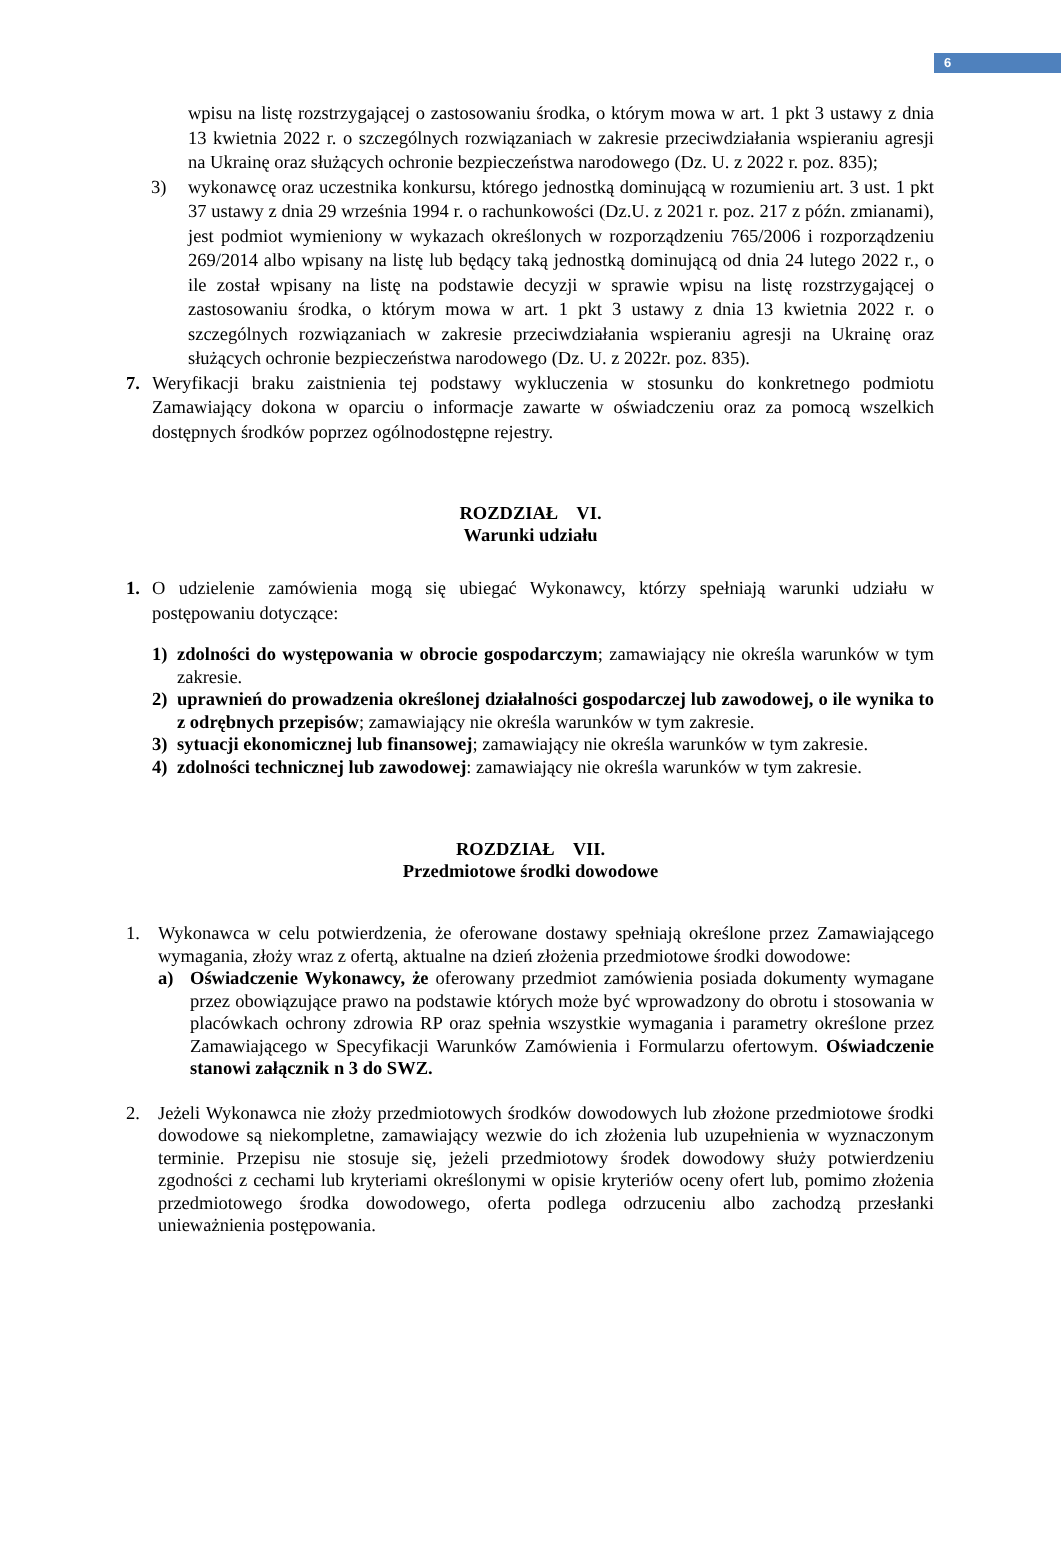6
wpisu na listę rozstrzygającej o zastosowaniu środka, o którym mowa w art. 1 pkt 3 ustawy z dnia 13 kwietnia 2022 r. o szczególnych rozwiązaniach w zakresie przeciwdziałania wspieraniu agresji na Ukrainę oraz służących ochronie bezpieczeństwa narodowego (Dz. U. z 2022 r. poz. 835);
3) wykonawcę oraz uczestnika konkursu, którego jednostką dominującą w rozumieniu art. 3 ust. 1 pkt 37 ustawy z dnia 29 września 1994 r. o rachunkowości (Dz.U. z 2021 r. poz. 217 z późn. zmianami), jest podmiot wymieniony w wykazach określonych w rozporządzeniu 765/2006 i rozporządzeniu 269/2014 albo wpisany na listę lub będący taką jednostką dominującą od dnia 24 lutego 2022 r., o ile został wpisany na listę na podstawie decyzji w sprawie wpisu na listę rozstrzygającej o zastosowaniu środka, o którym mowa w art. 1 pkt 3 ustawy z dnia 13 kwietnia 2022 r. o szczególnych rozwiązaniach w zakresie przeciwdziałania wspieraniu agresji na Ukrainę oraz służących ochronie bezpieczeństwa narodowego (Dz. U. z 2022r. poz. 835).
7. Weryfikacji braku zaistnienia tej podstawy wykluczenia w stosunku do konkretnego podmiotu Zamawiający dokona w oparciu o informacje zawarte w oświadczeniu oraz za pomocą wszelkich dostępnych środków poprzez ogólnodostępne rejestry.
ROZDZIAŁ VI.
Warunki udziału
1. O udzielenie zamówienia mogą się ubiegać Wykonawcy, którzy spełniają warunki udziału w postępowaniu dotyczące:
1) zdolności do występowania w obrocie gospodarczym; zamawiający nie określa warunków w tym zakresie.
2) uprawnień do prowadzenia określonej działalności gospodarczej lub zawodowej, o ile wynika to z odrębnych przepisów; zamawiający nie określa warunków w tym zakresie.
3) sytuacji ekonomicznej lub finansowej; zamawiający nie określa warunków w tym zakresie.
4) zdolności technicznej lub zawodowej: zamawiający nie określa warunków w tym zakresie.
ROZDZIAŁ VII.
Przedmiotowe środki dowodowe
1. Wykonawca w celu potwierdzenia, że oferowane dostawy spełniają określone przez Zamawiającego wymagania, złoży wraz z ofertą, aktualne na dzień złożenia przedmiotowe środki dowodowe:
a) Oświadczenie Wykonawcy, że oferowany przedmiot zamówienia posiada dokumenty wymagane przez obowiązujące prawo na podstawie których może być wprowadzony do obrotu i stosowania w placówkach ochrony zdrowia RP oraz spełnia wszystkie wymagania i parametry określone przez Zamawiającego w Specyfikacji Warunków Zamówienia i Formularzu ofertowym. Oświadczenie stanowi załącznik n 3 do SWZ.
2. Jeżeli Wykonawca nie złoży przedmiotowych środków dowodowych lub złożone przedmiotowe środki dowodowe są niekompletne, zamawiający wezwie do ich złożenia lub uzupełnienia w wyznaczonym terminie. Przepisu nie stosuje się, jeżeli przedmiotowy środek dowodowy służy potwierdzeniu zgodności z cechami lub kryteriami określonymi w opisie kryteriów oceny ofert lub, pomimo złożenia przedmiotowego środka dowodowego, oferta podlega odrzuceniu albo zachodzą przesłanki unieważnienia postępowania.